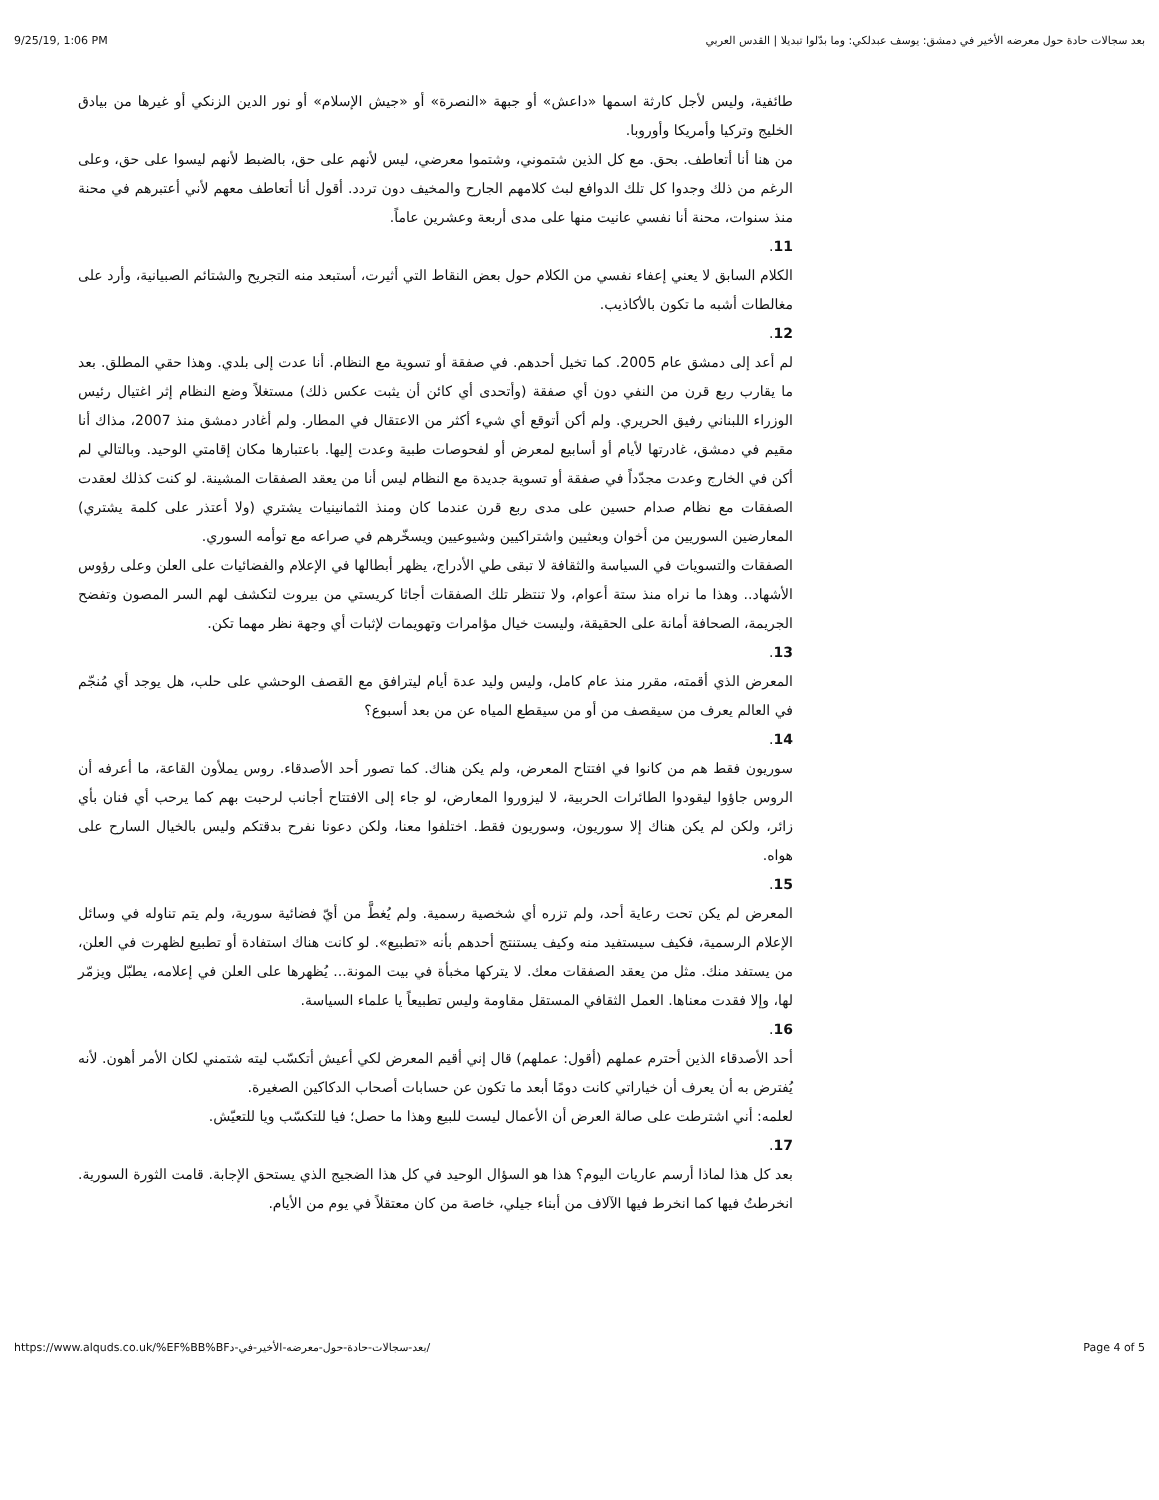9/25/19, 1:06 PM بعد سجالات حادة حول معرضه الأخير في دمشق: يوسف عبدلكي: وما بدّلوا تبديلا | القدس العربي
طائفية، وليس لأجل كارثة اسمها «داعش» أو جبهة «النصرة» أو «جيش الإسلام» أو نور الدين الزنكي أو غيرها من بيادق الخليج وتركيا وأمريكا وأوروبا.
من هنا أنا أتعاطف. بحق. مع كل الذين شتموني، وشتموا معرضي، ليس لأنهم على حق، بالضبط لأنهم ليسوا على حق، وعلى الرغم من ذلك وجدوا كل تلك الدوافع لبث كلامهم الجارح والمخيف دون تردد. أقول أنا أتعاطف معهم لأني أعتبرهم في محنة منذ سنوات، محنة أنا نفسي عانيت منها على مدى أربعة وعشرين عاماً.
11.
الكلام السابق لا يعني إعفاء نفسي من الكلام حول بعض النقاط التي أثيرت، أستبعد منه التجريح والشتائم الصبيانية، وأرد على مغالطات أشبه ما تكون بالأكاذيب.
12.
لم أعد إلى دمشق عام 2005. كما تخيل أحدهم. في صفقة أو تسوية مع النظام. أنا عدت إلى بلدي. وهذا حقي المطلق. بعد ما يقارب ربع قرن من النفي دون أي صفقة (وأتحدى أي كائن أن يثبت عكس ذلك) مستغلاً وضع النظام إثر اغتيال رئيس الوزراء اللبناني رفيق الحريري. ولم أكن أتوقع أي شيء أكثر من الاعتقال في المطار. ولم أغادر دمشق منذ 2007، مذاك أنا مقيم في دمشق، غادرتها لأيام أو أسابيع لمعرض أو لفحوصات طبية وعدت إليها. باعتبارها مكان إقامتي الوحيد. وبالتالي لم أكن في الخارج وعدت مجدّداً في صفقة أو تسوية جديدة مع النظام ليس أنا من يعقد الصفقات المشينة. لو كنت كذلك لعقدت الصفقات مع نظام صدام حسين على مدى ربع قرن عندما كان ومنذ الثمانينيات يشتري (ولا أعتذر على كلمة يشتري) المعارضين السوريين من أخوان وبعثيين واشتراكيين وشيوعيين ويسخّرهم في صراعه مع توأمه السوري.
الصفقات والتسويات في السياسة والثقافة لا تبقى طي الأدراج، يظهر أبطالها في الإعلام والفضائيات على العلن وعلى رؤوس الأشهاد.. وهذا ما نراه منذ ستة أعوام، ولا تنتظر تلك الصفقات أجاثا كريستي من بيروت لتكشف لهم السر المصون وتفضح الجريمة، الصحافة أمانة على الحقيقة، وليست خيال مؤامرات وتهويمات لإثبات أي وجهة نظر مهما تكن.
13.
المعرض الذي أقمته، مقرر منذ عام كامل، وليس وليد عدة أيام ليترافق مع القصف الوحشي على حلب، هل يوجد أي مُنجّم في العالم يعرف من سيقصف من أو من سيقطع المياه عن من بعد أسبوع؟
14.
سوريون فقط هم من كانوا في افتتاح المعرض، ولم يكن هناك. كما تصور أحد الأصدقاء. روس يملأون القاعة، ما أعرفه أن الروس جاؤوا ليقودوا الطائرات الحربية، لا ليزوروا المعارض، لو جاء إلى الافتتاح أجانب لرحبت بهم كما يرحب أي فنان بأي زائر، ولكن لم يكن هناك إلا سوريون، وسوريون فقط. اختلفوا معنا، ولكن دعونا نفرح بدقتكم وليس بالخيال السارح على هواه.
15.
المعرض لم يكن تحت رعاية أحد، ولم تزره أي شخصية رسمية. ولم يُغطَّ من أيّ فضائية سورية، ولم يتم تناوله في وسائل الإعلام الرسمية، فكيف سيستفيد منه وكيف يستنتج أحدهم بأنه «تطبيع». لو كانت هناك استفادة أو تطبيع لظهرت في العلن، من يستفد منك. مثل من يعقد الصفقات معك. لا يتركها مخبأة في بيت المونة... يُظهرها على العلن في إعلامه، يطبّل ويزمّر لها، وإلا فقدت معناها. العمل الثقافي المستقل مقاومة وليس تطبيعاً يا علماء السياسة.
16.
أحد الأصدقاء الذين أحترم عملهم (أقول: عملهم) قال إني أقيم المعرض لكي أعيش أتكسّب ليته شتمني لكان الأمر أهون. لأنه يُفترض به أن يعرف أن خياراتي كانت دومًا أبعد ما تكون عن حسابات أصحاب الدكاكين الصغيرة.
لعلمه: أني اشترطت على صالة العرض أن الأعمال ليست للبيع وهذا ما حصل؛ فيا للتكسّب ويا للتعيّش.
17.
بعد كل هذا لماذا أرسم عاريات اليوم؟ هذا هو السؤال الوحيد في كل هذا الضجيج الذي يستحق الإجابة. قامت الثورة السورية. انخرطتُ فيها كما انخرط فيها الآلاف من أبناء جيلي، خاصة من كان معتقلاً في يوم من الأيام.
https://www.alquds.co.uk/%EF%BB%BFبعد-سجالات-حادة-حول-معرضه-الأخير-في-د/ Page 4 of 5